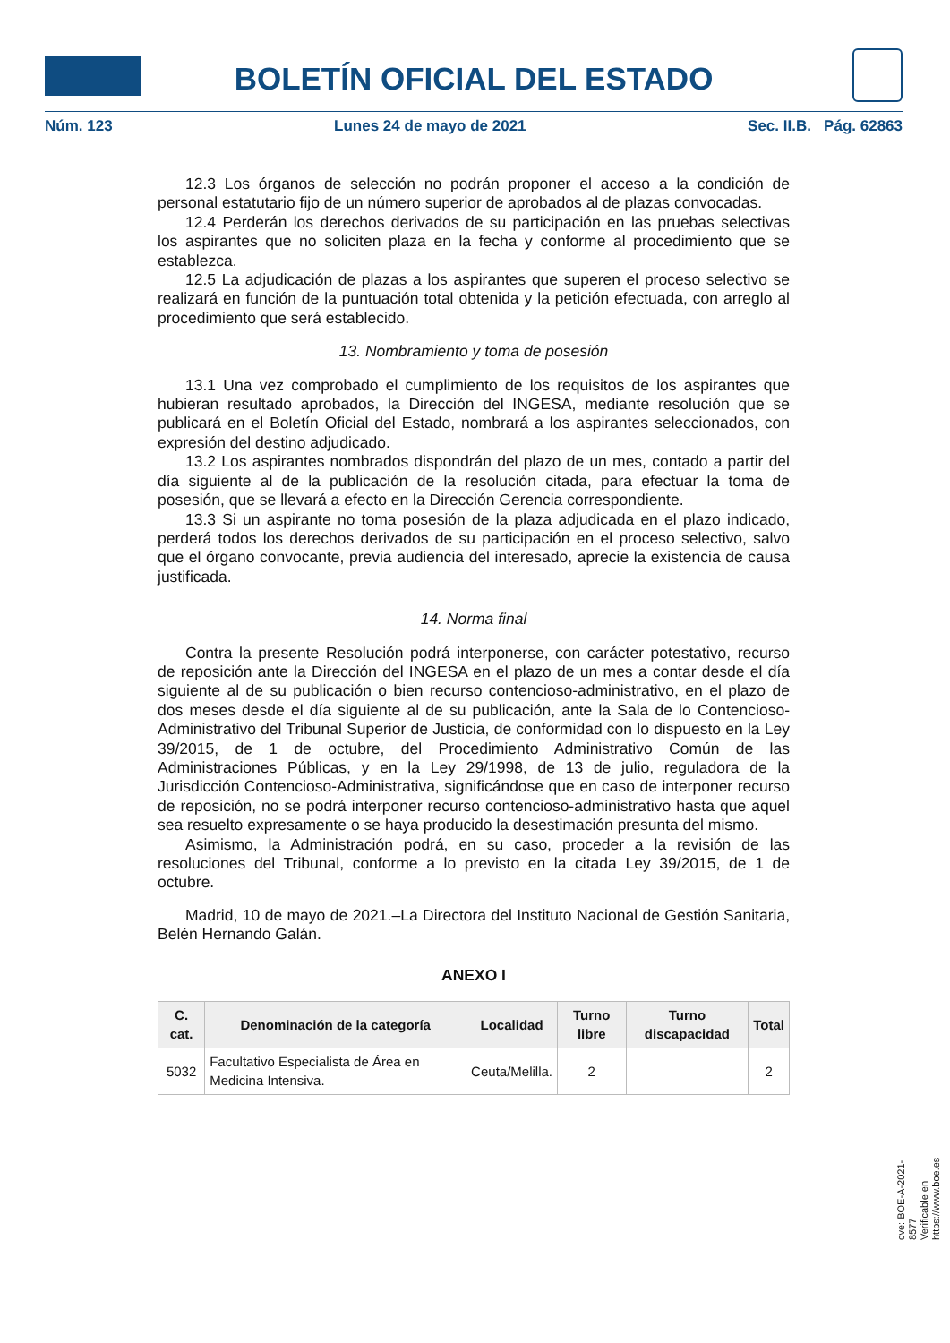BOLETÍN OFICIAL DEL ESTADO
Núm. 123 Lunes 24 de mayo de 2021 Sec. II.B. Pág. 62863
12.3 Los órganos de selección no podrán proponer el acceso a la condición de personal estatutario fijo de un número superior de aprobados al de plazas convocadas.
12.4 Perderán los derechos derivados de su participación en las pruebas selectivas los aspirantes que no soliciten plaza en la fecha y conforme al procedimiento que se establezca.
12.5 La adjudicación de plazas a los aspirantes que superen el proceso selectivo se realizará en función de la puntuación total obtenida y la petición efectuada, con arreglo al procedimiento que será establecido.
13. Nombramiento y toma de posesión
13.1 Una vez comprobado el cumplimiento de los requisitos de los aspirantes que hubieran resultado aprobados, la Dirección del INGESA, mediante resolución que se publicará en el Boletín Oficial del Estado, nombrará a los aspirantes seleccionados, con expresión del destino adjudicado.
13.2 Los aspirantes nombrados dispondrán del plazo de un mes, contado a partir del día siguiente al de la publicación de la resolución citada, para efectuar la toma de posesión, que se llevará a efecto en la Dirección Gerencia correspondiente.
13.3 Si un aspirante no toma posesión de la plaza adjudicada en el plazo indicado, perderá todos los derechos derivados de su participación en el proceso selectivo, salvo que el órgano convocante, previa audiencia del interesado, aprecie la existencia de causa justificada.
14. Norma final
Contra la presente Resolución podrá interponerse, con carácter potestativo, recurso de reposición ante la Dirección del INGESA en el plazo de un mes a contar desde el día siguiente al de su publicación o bien recurso contencioso-administrativo, en el plazo de dos meses desde el día siguiente al de su publicación, ante la Sala de lo Contencioso-Administrativo del Tribunal Superior de Justicia, de conformidad con lo dispuesto en la Ley 39/2015, de 1 de octubre, del Procedimiento Administrativo Común de las Administraciones Públicas, y en la Ley 29/1998, de 13 de julio, reguladora de la Jurisdicción Contencioso-Administrativa, significándose que en caso de interponer recurso de reposición, no se podrá interponer recurso contencioso-administrativo hasta que aquel sea resuelto expresamente o se haya producido la desestimación presunta del mismo.
Asimismo, la Administración podrá, en su caso, proceder a la revisión de las resoluciones del Tribunal, conforme a lo previsto en la citada Ley 39/2015, de 1 de octubre.
Madrid, 10 de mayo de 2021.–La Directora del Instituto Nacional de Gestión Sanitaria, Belén Hernando Galán.
ANEXO I
| C. cat. | Denominación de la categoría | Localidad | Turno libre | Turno discapacidad | Total |
| --- | --- | --- | --- | --- | --- |
| 5032 | Facultativo Especialista de Área en Medicina Intensiva. | Ceuta/Melilla. | 2 | | 2 |
cve: BOE-A-2021-8577
Verificable en https://www.boe.es